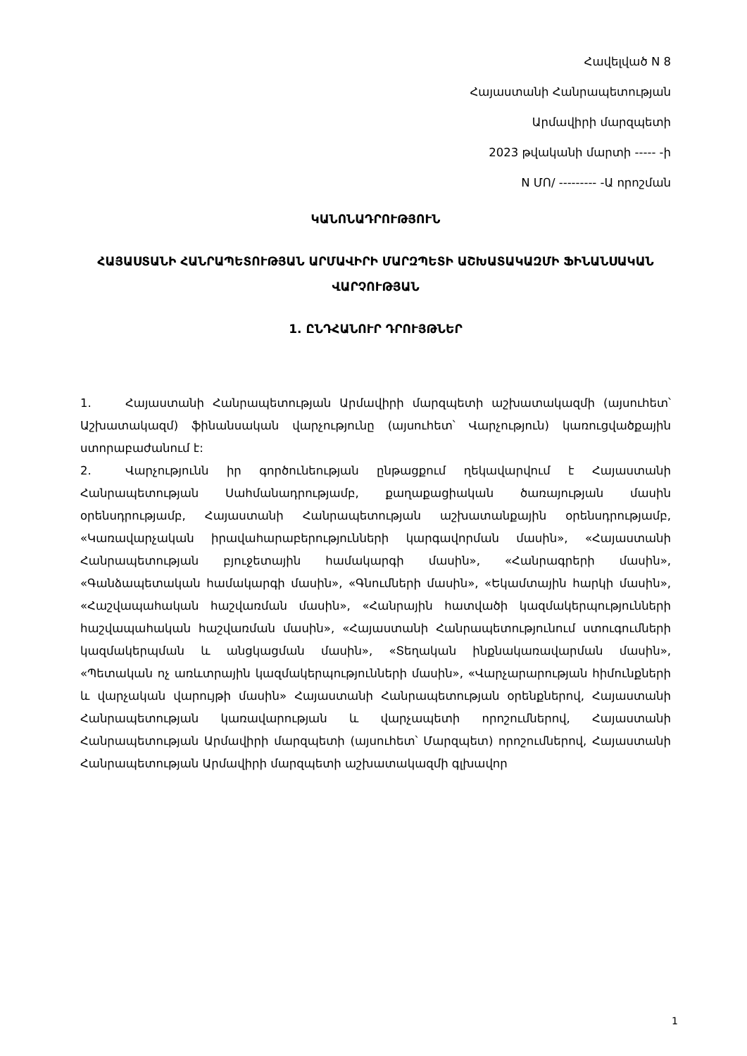Հավելված N 8
Հայաստանի Հանրապետության
Արմավիրի մարզպետի
2023 թվականի մարտի ----- -ի
N ՄՈ/ --------- -Ա որոշման
ԿԱՆՈՆԱԴՐՈՒԹՅՈՒՆ
ՀԱՅԱՍՏԱՆԻ ՀԱՆՐԱՊԵՏՈՒԹՅԱՆ ԱՐՄԱՎԻՐԻ ՄԱՐԶՊԵՏԻ ԱՇԽԱՏԱԿԱԶՄԻ ՖԻՆԱՆՍԱԿԱՆ ՎԱՐՉՈՒԹՅԱՆ
1. ԸՆԴՀԱՆՈՒՐ ԴՐՈՒՅԹՆԵՐ
1. Հայաստանի Հանրապետության Արմավիրի մարզպետի աշխատակազմի (այսուհետ՝ Աշխատակազմ) ֆինանսական վարչությունը (այսուհետ՝ Վարչություն) կառուցվածքային ստորաբաժանում է:
2. Վարչությունն իր գործունեության ընթացքում ղեկավարվում է Հայաստանի Հանրապետության Սահմանադրությամբ, քաղաքացիական ծառայության մասին օրենսդրությամբ, Հայաստանի Հանրապետության աշխատանքային օրենսդրությամբ, «Կառավարչական իրավահարաբերությունների կարգավորման մասին», «Հայաստանի Հանրապետության բյուջետային համակարգի մասին», «Հանրագրերի մասին», «Գանձապետական համակարգի մասին», «Գնումների մասին», «Եկամտային հարկի մասին», «Հաշվապահական հաշվառման մասին», «Հանրային հատվածի կազմակերպությունների հաշվապահական հաշվառման մասին», «Հայաստանի Հանրապետությունում ստուգումների կազմակերպման և անցկացման մասին», «Տեղական ինքնակառավարման մասին», «Պետական ոչ առևտրային կազմակերպությունների մասին», «Վարչարարության հիմունքների և վարչական վարույթի մասին» Հայաստանի Հանրապետության օրենքներով, Հայաստանի Հանրապետության կառավարության և վարչապետի որոշումներով, Հայաստանի Հանրապետության Արմավիրի մարզպետի (այսուհետ՝ Մարզպետ) որոշումներով, Հայաստանի Հանրապետության Արմավիրի մարզպետի աշխատակազմի գլխավոր
1